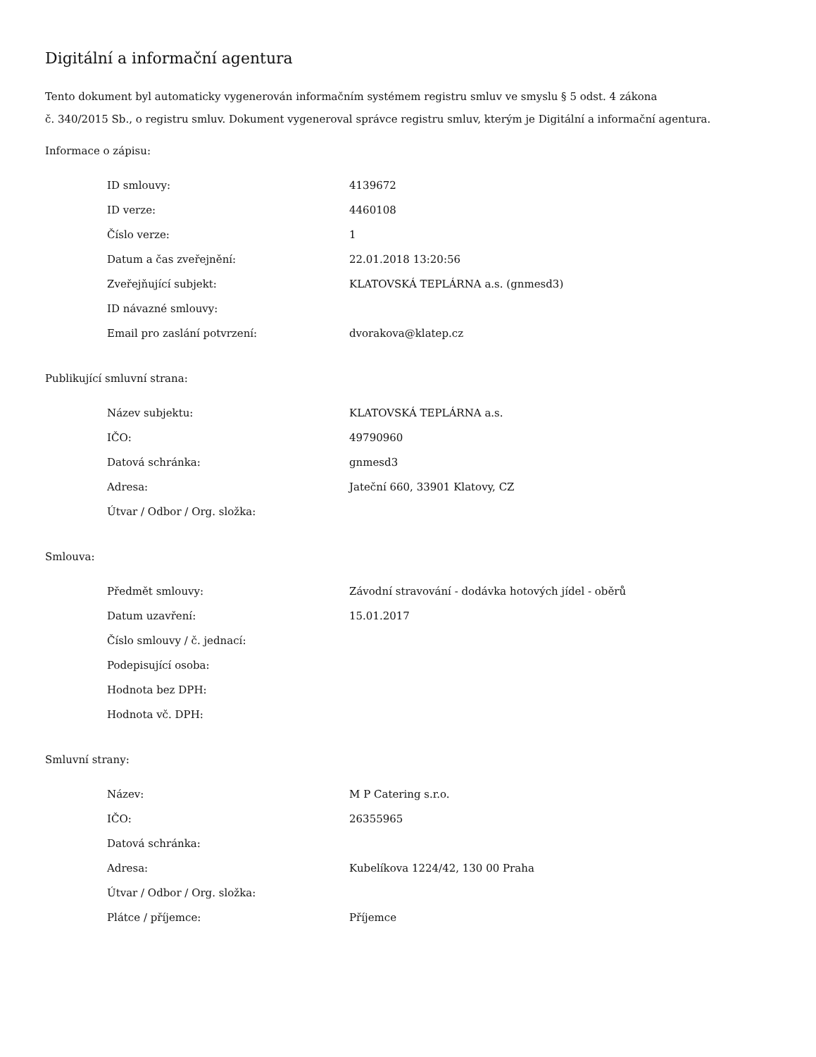Digitální a informační agentura
Tento dokument byl automaticky vygenerován informačním systémem registru smluv ve smyslu § 5 odst. 4 zákona
č. 340/2015 Sb., o registru smluv. Dokument vygeneroval správce registru smluv, kterým je Digitální a informační agentura.
Informace o zápisu:
| ID smlouvy: | 4139672 |
| ID verze: | 4460108 |
| Číslo verze: | 1 |
| Datum a čas zveřejnění: | 22.01.2018 13:20:56 |
| Zveřejňující subjekt: | KLATOVSKÁ TEPLÁRNA a.s. (gnmesd3) |
| ID návazné smlouvy: | |
| Email pro zaslání potvrzení: | dvorakova@klatep.cz |
Publikující smluvní strana:
| Název subjektu: | KLATOVSKÁ TEPLÁRNA a.s. |
| IČO: | 49790960 |
| Datová schránka: | gnmesd3 |
| Adresa: | Jateční 660, 33901 Klatovy, CZ |
| Útvar / Odbor / Org. složka: | |
Smlouva:
| Předmět smlouvy: | Závodní stravování - dodávka hotových jídel - oběrů |
| Datum uzavření: | 15.01.2017 |
| Číslo smlouvy / č. jednací: | |
| Podepisující osoba: | |
| Hodnota bez DPH: | |
| Hodnota vč. DPH: | |
Smluvní strany:
| Název: | M P Catering s.r.o. |
| IČO: | 26355965 |
| Datová schránka: | |
| Adresa: | Kubelíkova 1224/42, 130 00 Praha |
| Útvar / Odbor / Org. složka: | |
| Plátce / příjemce: | Příjemce |